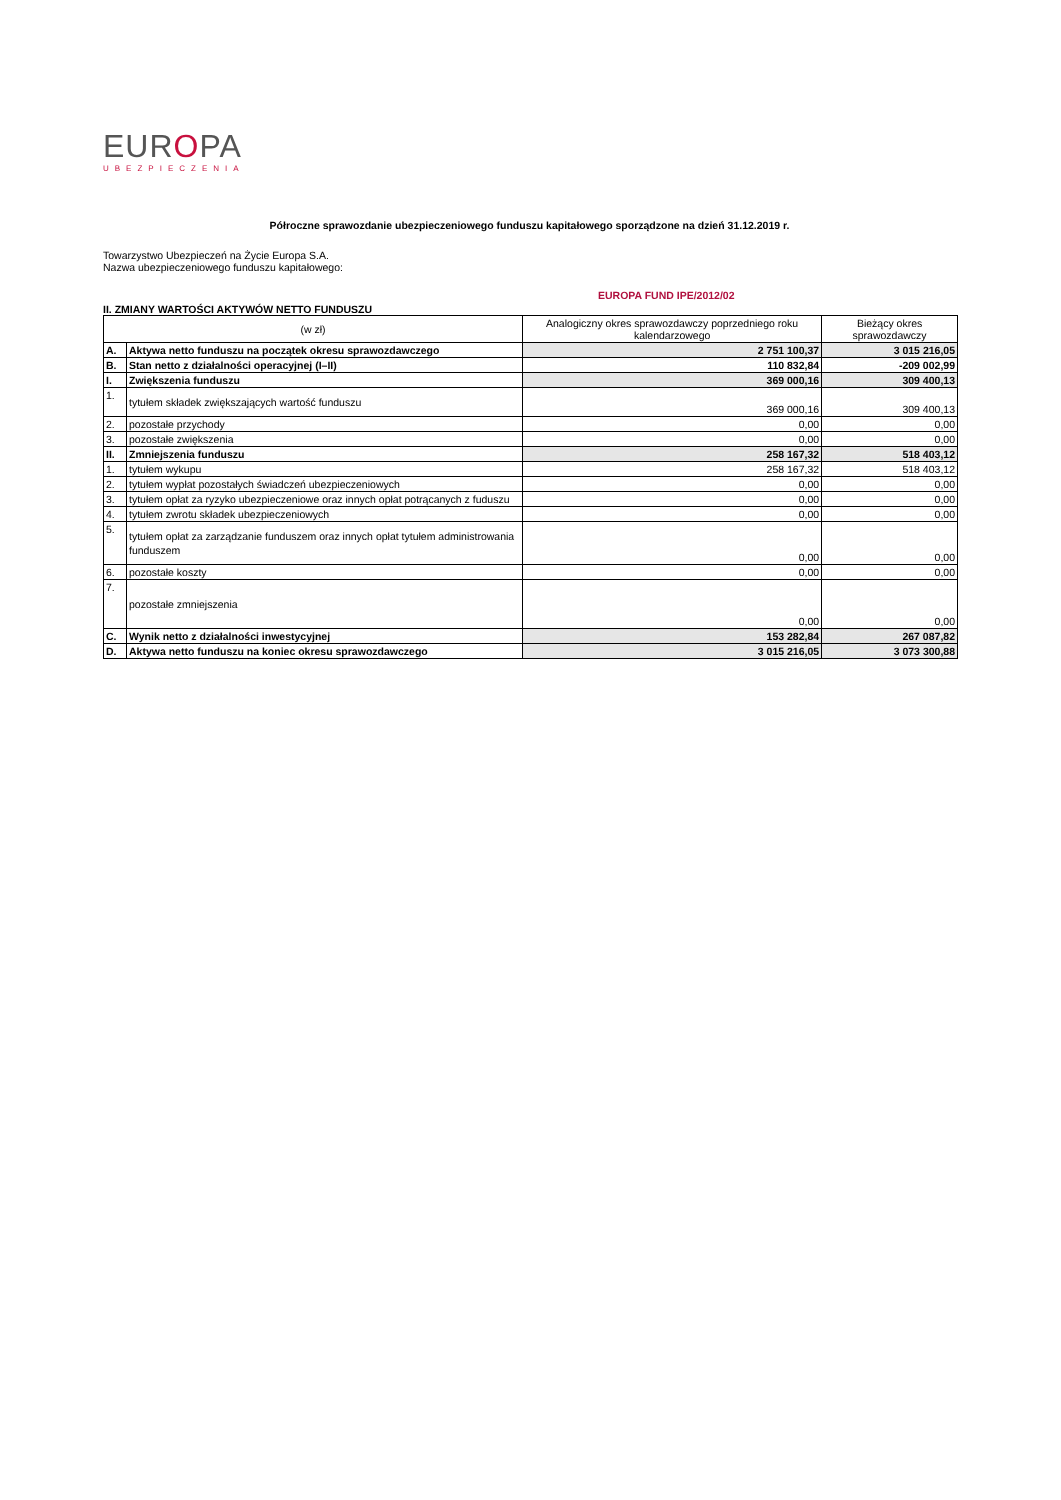EUROPA
UBEZPIECZENIA
Półroczne sprawozdanie ubezpieczeniowego funduszu kapitałowego sporządzone na dzień 31.12.2019 r.
Towarzystwo Ubezpieczeń na Życie Europa S.A.
Nazwa ubezpieczeniowego funduszu kapitałowego:
EUROPA FUND IPE/2012/02
II. ZMIANY WARTOŚCI AKTYWÓW NETTO FUNDUSZU
| (w zł) | | Analogiczny okres sprawozdawczy poprzedniego roku kalendarzowego | Bieżący okres sprawozdawczy |
| --- | --- | --- | --- |
| A. | Aktywa netto funduszu na początek okresu sprawozdawczego | 2 751 100,37 | 3 015 216,05 |
| B. | Stan netto z działalności operacyjnej (I–II) | 110 832,84 | -209 002,99 |
| I. | Zwiększenia funduszu | 369 000,16 | 309 400,13 |
| 1. | tytułem składek zwiększających wartość funduszu | 369 000,16 | 309 400,13 |
| 2. | pozostałe przychody | 0,00 | 0,00 |
| 3. | pozostałe zwiększenia | 0,00 | 0,00 |
| II. | Zmniejszenia funduszu | 258 167,32 | 518 403,12 |
| 1. | tytułem wykupu | 258 167,32 | 518 403,12 |
| 2. | tytułem wypłat pozostałych świadczeń ubezpieczeniowych | 0,00 | 0,00 |
| 3. | tytułem opłat za ryzyko ubezpieczeniowe oraz innych opłat potrącanych z fuduszu | 0,00 | 0,00 |
| 4. | tytułem zwrotu składek ubezpieczeniowych | 0,00 | 0,00 |
| 5. | tytułem opłat za zarządzanie funduszem oraz innych opłat tytułem administrowania funduszem | 0,00 | 0,00 |
| 6. | pozostałe koszty | 0,00 | 0,00 |
| 7. | pozostałe zmniejszenia | 0,00 | 0,00 |
| C. | Wynik netto z działalności inwestycyjnej | 153 282,84 | 267 087,82 |
| D. | Aktywa netto funduszu na koniec okresu sprawozdawczego | 3 015 216,05 | 3 073 300,88 |